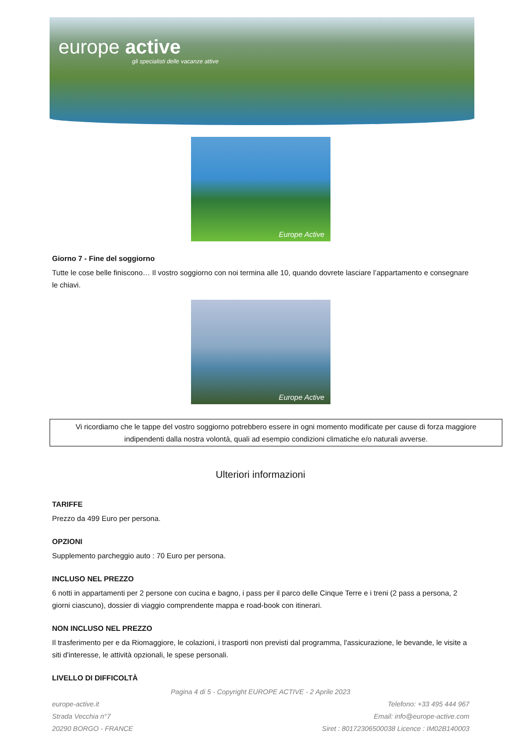europe active
gli specialisti delle vacanze attive
Europe Active
Giorno 7 - Fine del soggiorno
Tutte le cose belle finiscono… Il vostro soggiorno con noi termina alle 10, quando dovrete lasciare l’appartamento e consegnare le chiavi.
Europe Active
Vi ricordiamo che le tappe del vostro soggiorno potrebbero essere in ogni momento modificate per cause di forza maggiore indipendenti dalla nostra volontà, quali ad esempio condizioni climatiche e/o naturali avverse.
Ulteriori informazioni
TARIFFE
Prezzo da 499 Euro per persona.
OPZIONI
Supplemento parcheggio auto : 70 Euro per persona.
INCLUSO NEL PREZZO
6 notti in appartamenti per 2 persone con cucina e bagno, i pass per il parco delle Cinque Terre e i treni (2 pass a persona, 2 giorni ciascuno), dossier di viaggio comprendente mappa e road-book con itinerari.
NON INCLUSO NEL PREZZO
Il trasferimento per e da Riomaggiore, le colazioni, i trasporti non previsti dal programma, l'assicurazione, le bevande, le visite a siti d'interesse, le attività opzionali, le spese personali.
LIVELLO DI DIFFICOLTÀ
Pagina 4 di 5 - Copyright EUROPE ACTIVE - 2 Aprile 2023
europe-active.it
Strada Vecchia n°7
20290 BORGO - FRANCE
Telefono: +33 495 444 967
Email: info@europe-active.com
Siret : 80172306500038 Licence : IM02B140003